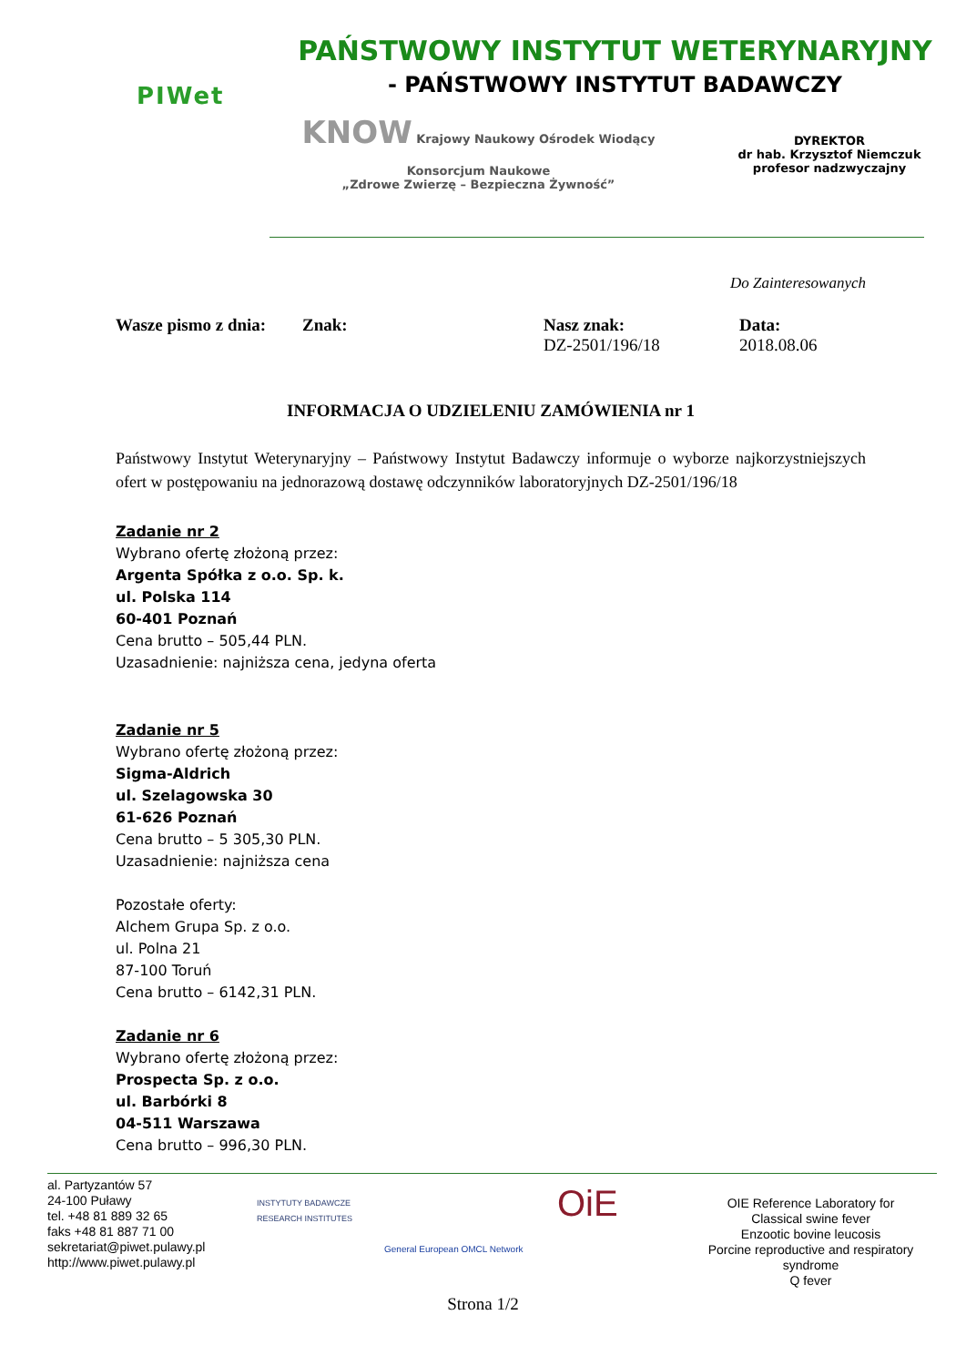PIWet
PAŃSTWOWY INSTYTUT WETERYNARYJNY
- PAŃSTWOWY INSTYTUT BADAWCZY
KNOW Krajowy Naukowy Ośrodek Wiodący
Konsorcjum Naukowe
„Zdrowe Zwierzę – Bezpieczna Żywność”
DYREKTOR
dr hab. Krzysztof Niemczuk
profesor nadzwyczajny
Do Zainteresowanych
Wasze pismo z dnia:
Znak: Nasz znak:
DZ-2501/196/18
Data:
2018.08.06
INFORMACJA O UDZIELENIU ZAMÓWIENIA nr 1
Państwowy Instytut Weterynaryjny – Państwowy Instytut Badawczy informuje o wyborze najkorzystniejszych ofert w postępowaniu na jednorazową dostawę odczynników laboratoryjnych DZ-2501/196/18
Zadanie nr 2
Wybrano ofertę złożoną przez:
Argenta Spółka z o.o. Sp. k.
ul. Polska 114
60-401 Poznań
Cena brutto – 505,44 PLN.
Uzasadnienie: najniższa cena, jedyna oferta
Zadanie nr 5
Wybrano ofertę złożoną przez:
Sigma-Aldrich
ul. Szelagowska 30
61-626 Poznań
Cena brutto – 5 305,30 PLN.
Uzasadnienie: najniższa cena
Pozostałe oferty:
Alchem Grupa Sp. z o.o.
ul. Polna 21
87-100 Toruń
Cena brutto – 6142,31 PLN.
Zadanie nr 6
Wybrano ofertę złożoną przez:
Prospecta Sp. z o.o.
ul. Barbórki 8
04-511 Warszawa
Cena brutto – 996,30 PLN.
al. Partyzantów 57
24-100 Puławy
tel. +48 81 889 32 65
faks +48 81 887 71 00
sekretariat@piwet.pulawy.pl
http://www.piwet.pulawy.pl
INSTYTUTY BADAWCZE RESEARCH INSTITUTES
General European OMCL Network
OiE
OIE Reference Laboratory for
Classical swine fever
Enzootic bovine leucosis
Porcine reproductive and respiratory syndrome
Q fever
Strona 1/2